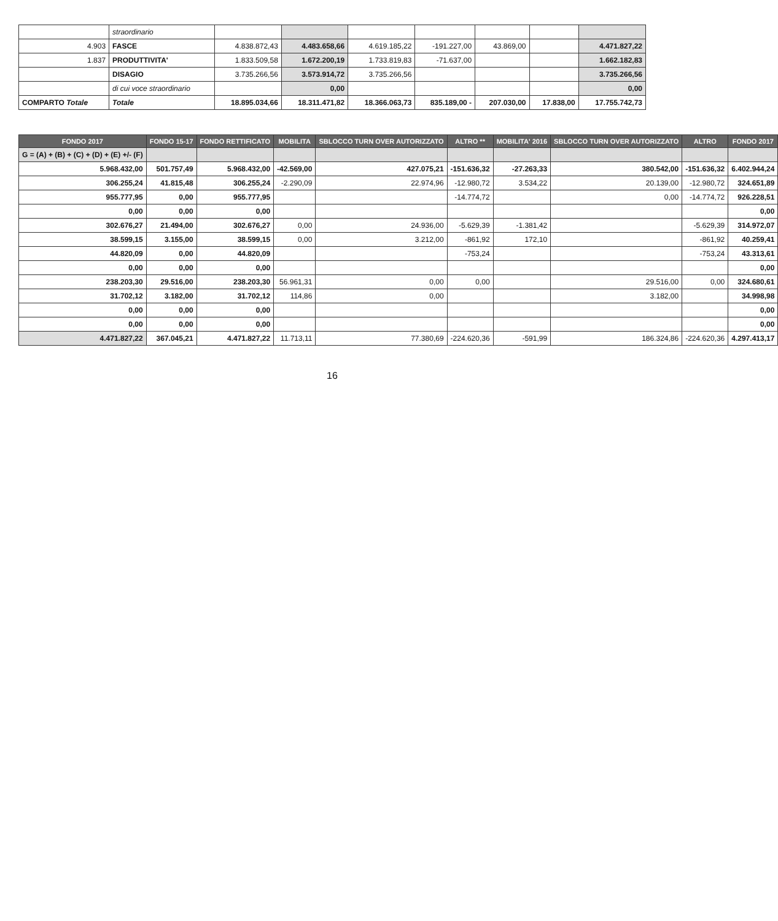| | straordinario | | | | | | | |
| 4.903 | FASCE | 4.838.872,43 | 4.483.658,66 | 4.619.185,22 | -191.227,00 | 43.869,00 | | 4.471.827,22 |
| 1.837 | PRODUTTIVITA' | 1.833.509,58 | 1.672.200,19 | 1.733.819,83 | -71.637,00 | | | 1.662.182,83 |
| | DISAGIO | 3.735.266,56 | 3.573.914,72 | 3.735.266,56 | | | | 3.735.266,56 |
| | di cui voce straordinario | | 0,00 | | | | | 0,00 |
| COMPARTO Totale | Totale | 18.895.034,66 | 18.311.471,82 | 18.366.063,73 | 835.189,00 - | 207.030,00 | 17.838,00 | 17.755.742,73 |
| FONDO 2017 | FONDO 15-17 | FONDO RETTIFICATO | MOBILITA | SBLOCCO TURN OVER AUTORIZZATO | ALTRO ** | MOBILITA' 2016 | SBLOCCO TURN OVER AUTORIZZATO | ALTRO | FONDO 2017 |
| --- | --- | --- | --- | --- | --- | --- | --- | --- | --- |
| G = (A) + (B) + (C) + (D) + (E) +/- (F) | | | | | | | | | |
| 5.968.432,00 | 501.757,49 | 5.968.432,00 | -42.569,00 | 427.075,21 | -151.636,32 | -27.263,33 | 380.542,00 | -151.636,32 | 6.402.944,24 |
| 306.255,24 | 41.815,48 | 306.255,24 | -2.290,09 | 22.974,96 | -12.980,72 | 3.534,22 | 20.139,00 | -12.980,72 | 324.651,89 |
| 955.777,95 | 0,00 | 955.777,95 | | | -14.774,72 | | 0,00 | -14.774,72 | 926.228,51 |
| 0,00 | 0,00 | 0,00 | | | | | | | 0,00 |
| 302.676,27 | 21.494,00 | 302.676,27 | 0,00 | 24.936,00 | -5.629,39 | -1.381,42 | | -5.629,39 | 314.972,07 |
| 38.599,15 | 3.155,00 | 38.599,15 | 0,00 | 3.212,00 | -861,92 | 172,10 | | -861,92 | 40.259,41 |
| 44.820,09 | 0,00 | 44.820,09 | | | -753,24 | | | -753,24 | 43.313,61 |
| 0,00 | 0,00 | 0,00 | | | | | | | 0,00 |
| 238.203,30 | 29.516,00 | 238.203,30 | 56.961,31 | 0,00 | 0,00 | | 29.516,00 | 0,00 | 324.680,61 |
| 31.702,12 | 3.182,00 | 31.702,12 | 114,86 | 0,00 | | | 3.182,00 | | 34.998,98 |
| 0,00 | 0,00 | 0,00 | | | | | | | 0,00 |
| 0,00 | 0,00 | 0,00 | | | | | | | 0,00 |
| 4.471.827,22 | 367.045,21 | 4.471.827,22 | 11.713,11 | 77.380,69 | -224.620,36 | -591,99 | 186.324,86 | -224.620,36 | 4.297.413,17 |
16